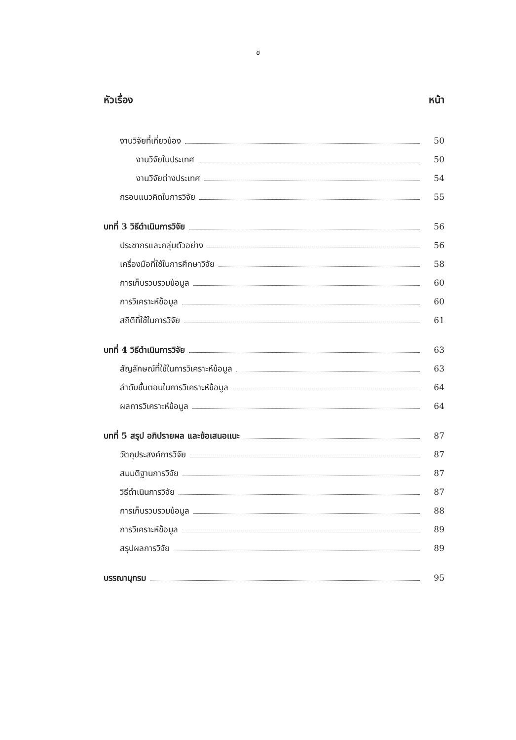ช
หัวเรื่อง หน้า
งานวิจัยที่เกี่ยวข้อง 50
งานวิจัยในประเทศ 50
งานวิจัยต่างประเทศ 54
กรอบแนวคิดในการวิจัย 55
บทที่ 3 วิธีดำเนินการวิจัย 56
ประชากรและกลุ่มตัวอย่าง 56
เครื่องมือที่ใช้ในการศึกษาวิจัย 58
การเก็บรวบรวมข้อมูล 60
การวิเคราะห์ข้อมูล 60
สถิติที่ใช้ในการวิจัย 61
บทที่ 4 วิธีดำเนินการวิจัย 63
สัญลักษณ์ที่ใช้ในการวิเคราะห์ข้อมูล 63
ลำดับขั้นตอนในการวิเคราะห์ข้อมูล 64
ผลการวิเคราะห์ข้อมูล 64
บทที่ 5 สรุป อภิปรายผล และข้อเสนอแนะ 87
วัตถุประสงค์การวิจัย 87
สมมติฐานการวิจัย 87
วิธีดำเนินการวิจัย 87
การเก็บรวบรวมข้อมูล 88
การวิเคราะห์ข้อมูล 89
สรุปผลการวิจัย 89
บรรณานุกรม 95